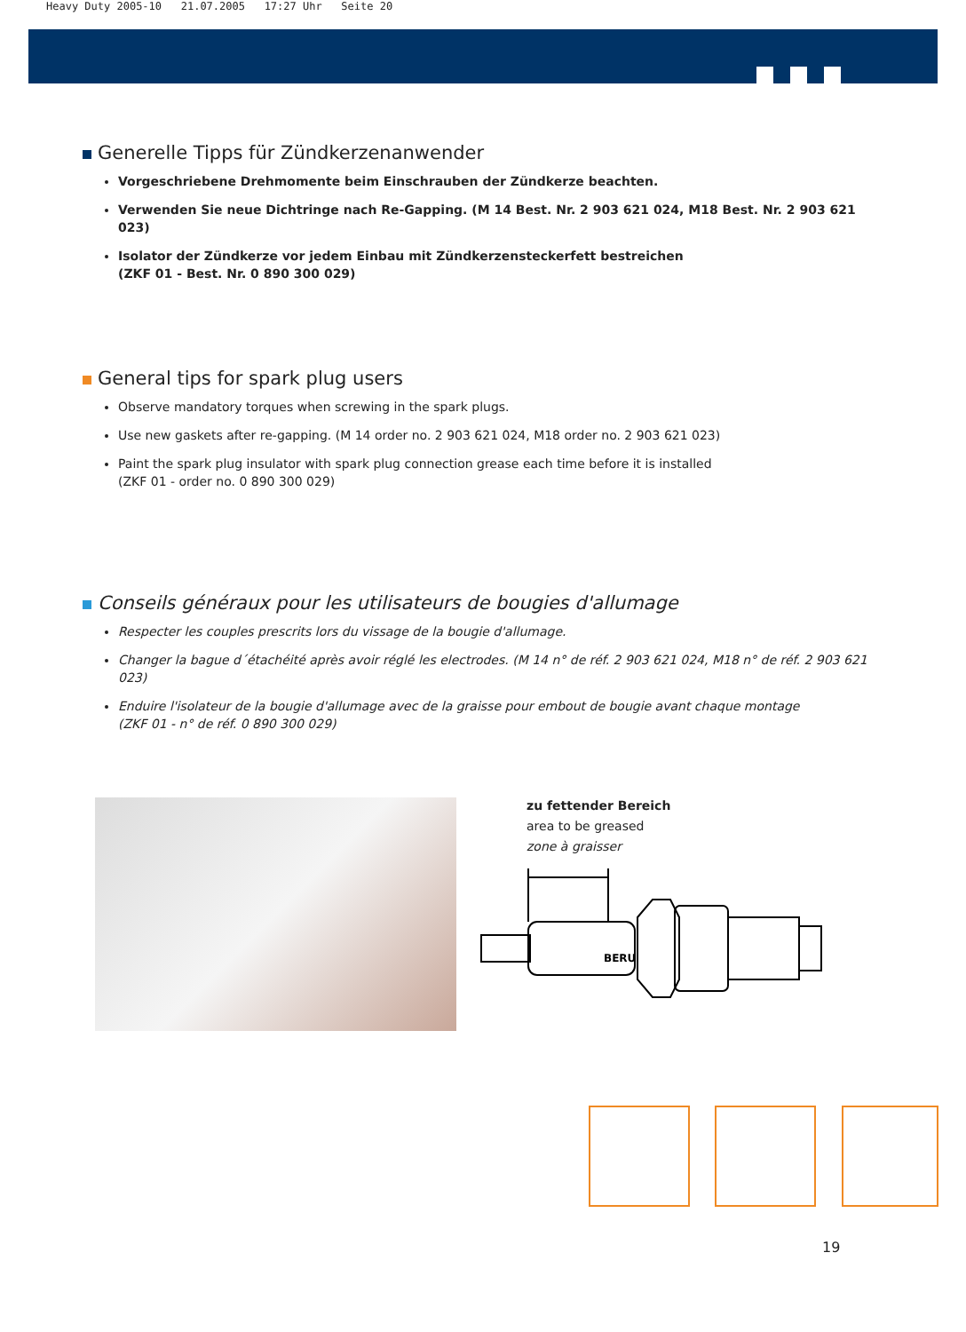Heavy Duty 2005-10 21.07.2005 17:27 Uhr Seite 20
Generelle Tipps für Zündkerzenanwender
Vorgeschriebene Drehmomente beim Einschrauben der Zündkerze beachten.
Verwenden Sie neue Dichtringe nach Re-Gapping. (M 14 Best. Nr. 2 903 621 024, M18 Best. Nr. 2 903 621 023)
Isolator der Zündkerze vor jedem Einbau mit Zündkerzensteckerfett bestreichen
(ZKF 01 - Best. Nr. 0 890 300 029)
General tips for spark plug users
Observe mandatory torques when screwing in the spark plugs.
Use new gaskets after re-gapping. (M 14 order no. 2 903 621 024, M18 order no. 2 903 621 023)
Paint the spark plug insulator with spark plug connection grease each time before it is installed
(ZKF 01 - order no. 0 890 300 029)
Conseils généraux pour les utilisateurs de bougies d'allumage
Respecter les couples prescrits lors du vissage de la bougie d'allumage.
Changer la bague d´étachéité après avoir réglé les electrodes. (M 14 n° de réf. 2 903 621 024, M18 n° de réf. 2 903 621 023)
Enduire l'isolateur de la bougie d'allumage avec de la graisse pour embout de bougie avant chaque montage
(ZKF 01 - n° de réf. 0 890 300 029)
zu fettender Bereich
area to be greased
zone à graisser
BERU
19